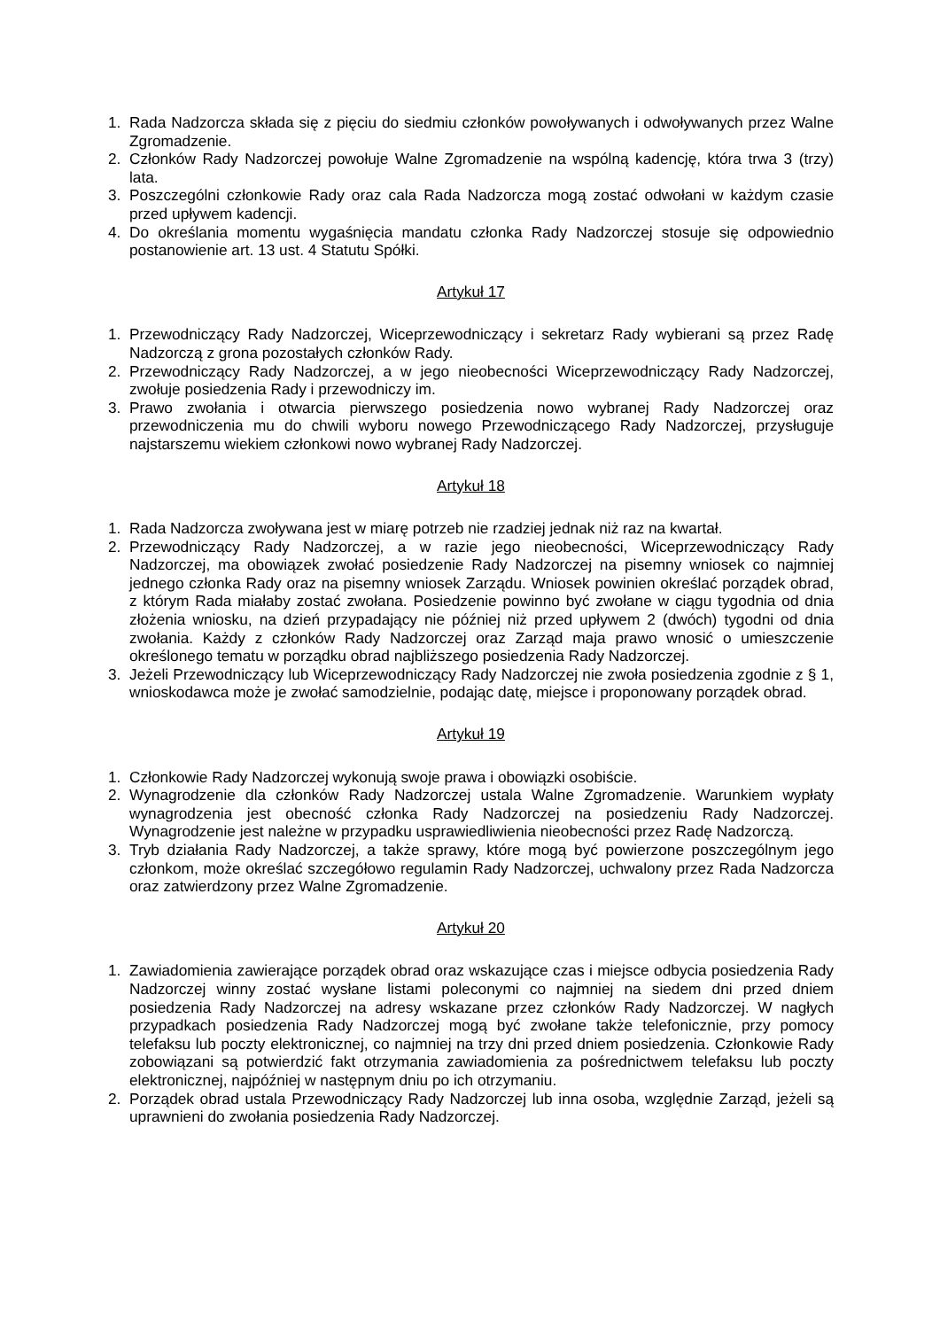1. Rada Nadzorcza składa się z pięciu do siedmiu członków powoływanych i odwoływanych przez Walne Zgromadzenie.
2. Członków Rady Nadzorczej powołuje Walne Zgromadzenie na wspólną kadencję, która trwa 3 (trzy) lata.
3. Poszczególni członkowie Rady oraz cala Rada Nadzorcza mogą zostać odwołani w każdym czasie przed upływem kadencji.
4. Do określania momentu wygaśnięcia mandatu członka Rady Nadzorczej stosuje się odpowiednio postanowienie art. 13 ust. 4 Statutu Spółki.
Artykuł 17
1. Przewodniczący Rady Nadzorczej, Wiceprzewodniczący i sekretarz Rady wybierani są przez Radę Nadzorczą z grona pozostałych członków Rady.
2. Przewodniczący Rady Nadzorczej, a w jego nieobecności Wiceprzewodniczący Rady Nadzorczej, zwołuje posiedzenia Rady i przewodniczy im.
3. Prawo zwołania i otwarcia pierwszego posiedzenia nowo wybranej Rady Nadzorczej oraz przewodniczenia mu do chwili wyboru nowego Przewodniczącego Rady Nadzorczej, przysługuje najstarszemu wiekiem członkowi nowo wybranej Rady Nadzorczej.
Artykuł 18
1. Rada Nadzorcza zwoływana jest w miarę potrzeb nie rzadziej jednak niż raz na kwartał.
2. Przewodniczący Rady Nadzorczej, a w razie jego nieobecności, Wiceprzewodniczący Rady Nadzorczej, ma obowiązek zwołać posiedzenie Rady Nadzorczej na pisemny wniosek co najmniej jednego członka Rady oraz na pisemny wniosek Zarządu. Wniosek powinien określać porządek obrad, z którym Rada miałaby zostać zwołana. Posiedzenie powinno być zwołane w ciągu tygodnia od dnia złożenia wniosku, na dzień przypadający nie później niż przed upływem 2 (dwóch) tygodni od dnia zwołania. Każdy z członków Rady Nadzorczej oraz Zarząd maja prawo wnosić o umieszczenie określonego tematu w porządku obrad najbliższego posiedzenia Rady Nadzorczej.
3. Jeżeli Przewodniczący lub Wiceprzewodniczący Rady Nadzorczej nie zwoła posiedzenia zgodnie z § 1, wnioskodawca może je zwołać samodzielnie, podając datę, miejsce i proponowany porządek obrad.
Artykuł 19
1. Członkowie Rady Nadzorczej wykonują swoje prawa i obowiązki osobiście.
2. Wynagrodzenie dla członków Rady Nadzorczej ustala Walne Zgromadzenie. Warunkiem wypłaty wynagrodzenia jest obecność członka Rady Nadzorczej na posiedzeniu Rady Nadzorczej. Wynagrodzenie jest należne w przypadku usprawiedliwienia nieobecności przez Radę Nadzorczą.
3. Tryb działania Rady Nadzorczej, a także sprawy, które mogą być powierzone poszczególnym jego członkom, może określać szczegółowo regulamin Rady Nadzorczej, uchwalony przez Rada Nadzorcza oraz zatwierdzony przez Walne Zgromadzenie.
Artykuł 20
1. Zawiadomienia zawierające porządek obrad oraz wskazujące czas i miejsce odbycia posiedzenia Rady Nadzorczej winny zostać wysłane listami poleconymi co najmniej na siedem dni przed dniem posiedzenia Rady Nadzorczej na adresy wskazane przez członków Rady Nadzorczej. W nagłych przypadkach posiedzenia Rady Nadzorczej mogą być zwołane także telefonicznie, przy pomocy telefaksu lub poczty elektronicznej, co najmniej na trzy dni przed dniem posiedzenia. Członkowie Rady zobowiązani są potwierdzić fakt otrzymania zawiadomienia za pośrednictwem telefaksu lub poczty elektronicznej, najpóźniej w następnym dniu po ich otrzymaniu.
2. Porządek obrad ustala Przewodniczący Rady Nadzorczej lub inna osoba, względnie Zarząd, jeżeli są uprawnieni do zwołania posiedzenia Rady Nadzorczej.